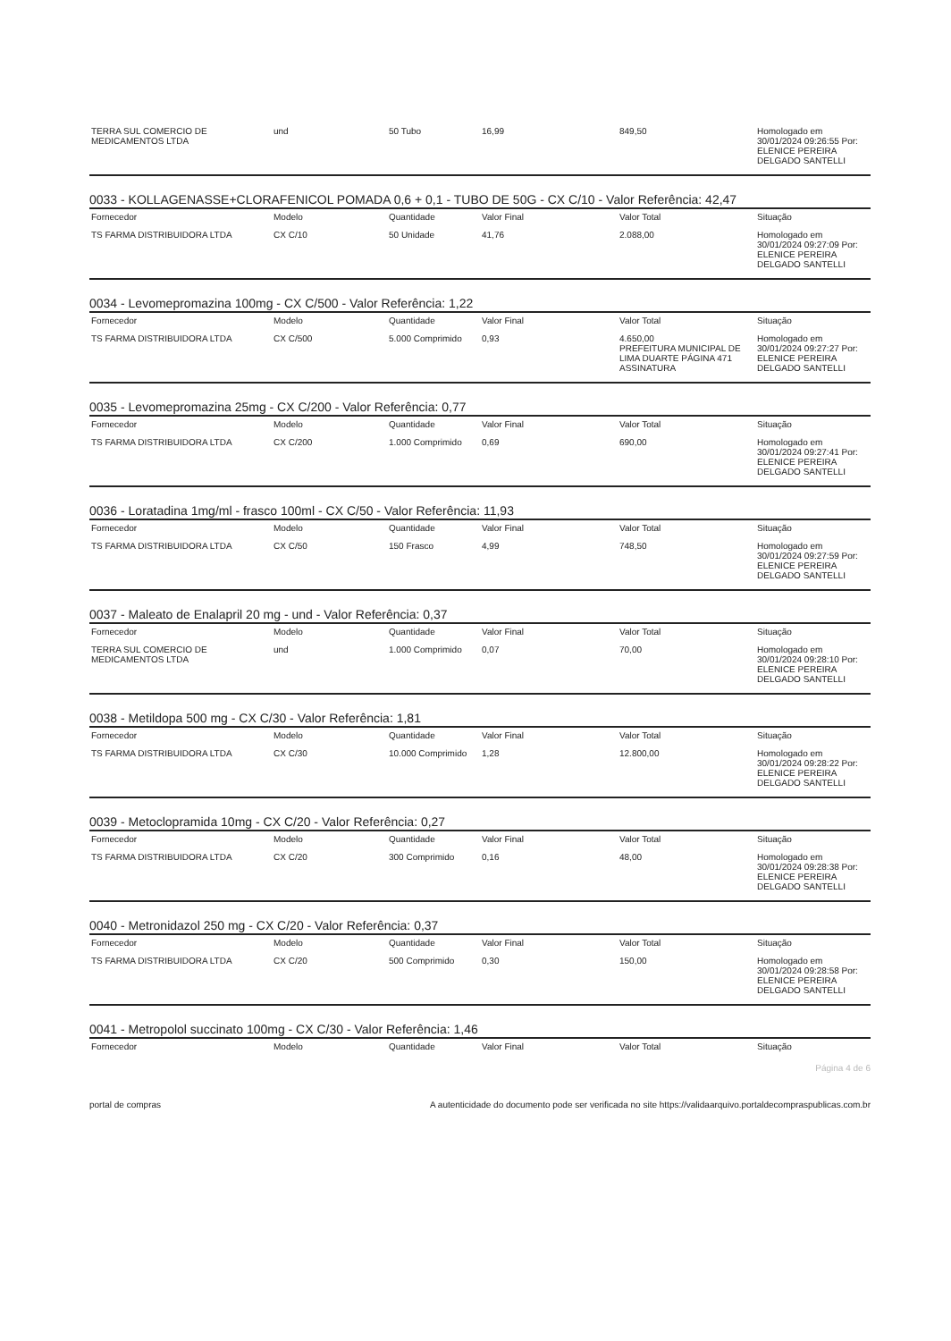| TERRA SUL COMERCIO DE MEDICAMENTOS LTDA | und | 50 Tubo | 16,99 | 849,50 | Homologado em 30/01/2024 09:26:55 Por: ELENICE PEREIRA DELGADO SANTELLI |
0033 - KOLLAGENASSE+CLORAFENICOL POMADA 0,6 + 0,1 - TUBO DE 50G - CX C/10 - Valor Referência: 42,47
| Fornecedor | Modelo | Quantidade | Valor Final | Valor Total | Situação |
| --- | --- | --- | --- | --- | --- |
| TS FARMA DISTRIBUIDORA LTDA | CX C/10 | 50 Unidade | 41,76 | 2.088,00 | Homologado em 30/01/2024 09:27:09 Por: ELENICE PEREIRA DELGADO SANTELLI |
0034 - Levomepromazina 100mg - CX C/500 - Valor Referência: 1,22
| Fornecedor | Modelo | Quantidade | Valor Final | Valor Total | Situação |
| --- | --- | --- | --- | --- | --- |
| TS FARMA DISTRIBUIDORA LTDA | CX C/500 | 5.000 Comprimido | 0,93 | 4.650,00 PREFEITURA MUNICIPAL DE LIMA DUARTE PÁGINA 471 ASSINATURA | Homologado em 30/01/2024 09:27:27 Por: ELENICE PEREIRA DELGADO SANTELLI |
0035 - Levomepromazina 25mg - CX C/200 - Valor Referência: 0,77
| Fornecedor | Modelo | Quantidade | Valor Final | Valor Total | Situação |
| --- | --- | --- | --- | --- | --- |
| TS FARMA DISTRIBUIDORA LTDA | CX C/200 | 1.000 Comprimido | 0,69 | 690,00 | Homologado em 30/01/2024 09:27:41 Por: ELENICE PEREIRA DELGADO SANTELLI |
0036 - Loratadina 1mg/ml - frasco 100ml - CX C/50 - Valor Referência: 11,93
| Fornecedor | Modelo | Quantidade | Valor Final | Valor Total | Situação |
| --- | --- | --- | --- | --- | --- |
| TS FARMA DISTRIBUIDORA LTDA | CX C/50 | 150 Frasco | 4,99 | 748,50 | Homologado em 30/01/2024 09:27:59 Por: ELENICE PEREIRA DELGADO SANTELLI |
0037 - Maleato de Enalapril 20 mg - und - Valor Referência: 0,37
| Fornecedor | Modelo | Quantidade | Valor Final | Valor Total | Situação |
| --- | --- | --- | --- | --- | --- |
| TERRA SUL COMERCIO DE MEDICAMENTOS LTDA | und | 1.000 Comprimido | 0,07 | 70,00 | Homologado em 30/01/2024 09:28:10 Por: ELENICE PEREIRA DELGADO SANTELLI |
0038 - Metildopa 500 mg - CX C/30 - Valor Referência: 1,81
| Fornecedor | Modelo | Quantidade | Valor Final | Valor Total | Situação |
| --- | --- | --- | --- | --- | --- |
| TS FARMA DISTRIBUIDORA LTDA | CX C/30 | 10.000 Comprimido | 1,28 | 12.800,00 | Homologado em 30/01/2024 09:28:22 Por: ELENICE PEREIRA DELGADO SANTELLI |
0039 - Metoclopramida 10mg - CX C/20 - Valor Referência: 0,27
| Fornecedor | Modelo | Quantidade | Valor Final | Valor Total | Situação |
| --- | --- | --- | --- | --- | --- |
| TS FARMA DISTRIBUIDORA LTDA | CX C/20 | 300 Comprimido | 0,16 | 48,00 | Homologado em 30/01/2024 09:28:38 Por: ELENICE PEREIRA DELGADO SANTELLI |
0040 - Metronidazol 250 mg - CX C/20 - Valor Referência: 0,37
| Fornecedor | Modelo | Quantidade | Valor Final | Valor Total | Situação |
| --- | --- | --- | --- | --- | --- |
| TS FARMA DISTRIBUIDORA LTDA | CX C/20 | 500 Comprimido | 0,30 | 150,00 | Homologado em 30/01/2024 09:28:58 Por: ELENICE PEREIRA DELGADO SANTELLI |
0041 - Metropolol succinato 100mg - CX C/30 - Valor Referência: 1,46
| Fornecedor | Modelo | Quantidade | Valor Final | Valor Total | Situação |
| --- | --- | --- | --- | --- | --- |
Página 4 de 6
portal de compras A autenticidade do documento pode ser verificada no site https://validaarquivo.portaldecompraspublicas.com.br